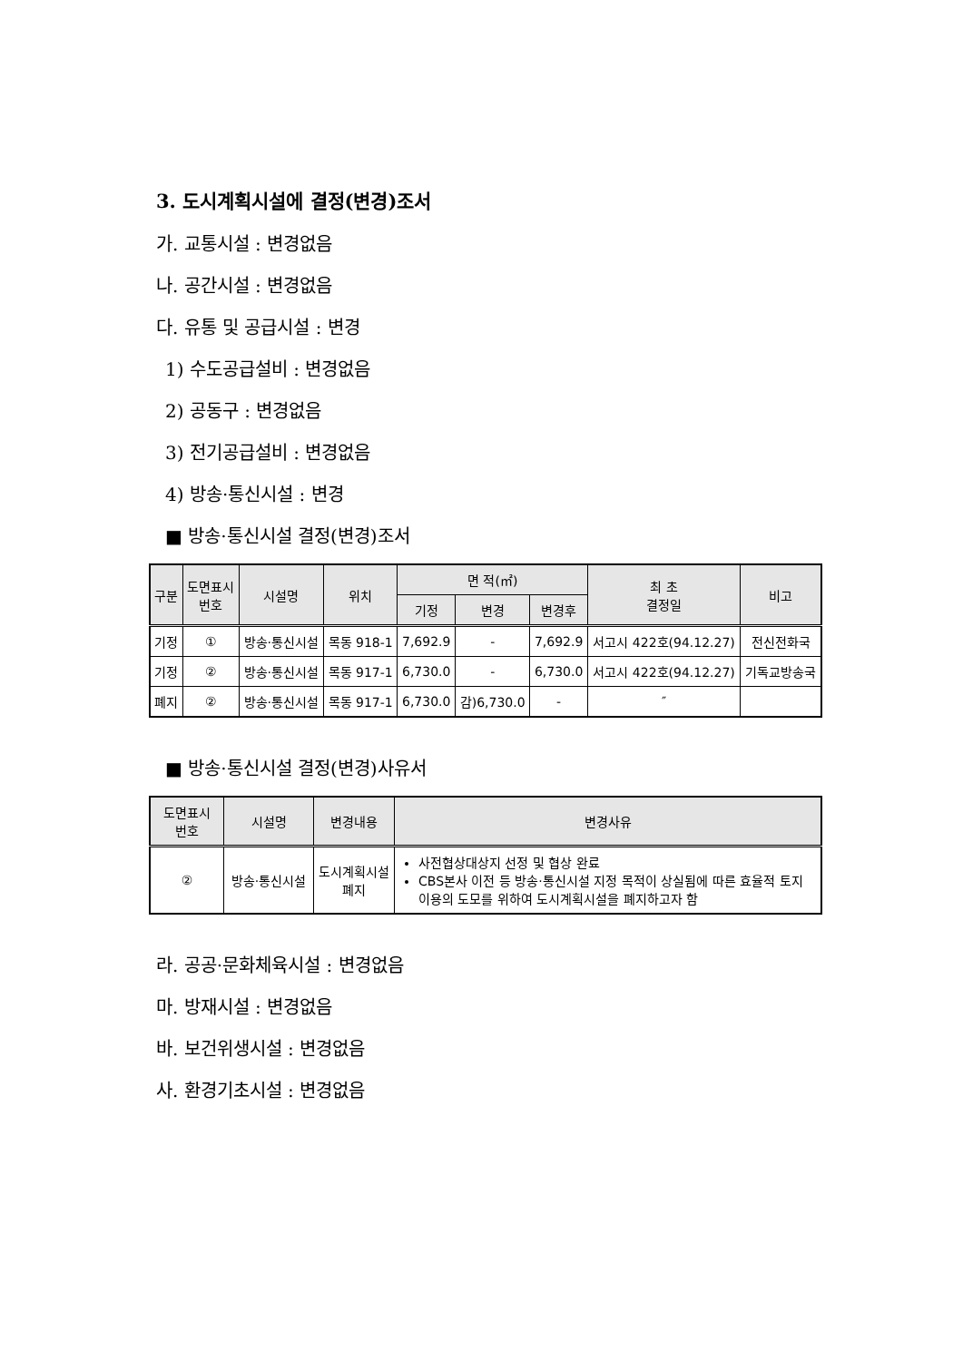3. 도시계획시설에 결정(변경)조서
가. 교통시설 : 변경없음
나. 공간시설 : 변경없음
다. 유통 및 공급시설 : 변경
1) 수도공급설비 : 변경없음
2) 공동구 : 변경없음
3) 전기공급설비 : 변경없음
4) 방송·통신시설 : 변경
■ 방송·통신시설 결정(변경)조서
| 구분 | 도면표시 번호 | 시설명 | 위치 | 면 적(㎡) | | | 최 초 결정일 | 비고 |
| --- | --- | --- | --- | --- | --- | --- | --- | --- |
| | | | | 기정 | 변경 | 변경후 | | |
| 기정 | ① | 방송·통신시설 | 목동 918-1 | 7,692.9 | - | 7,692.9 | 서고시 422호(94.12.27) | 전신전화국 |
| 기정 | ② | 방송·통신시설 | 목동 917-1 | 6,730.0 | - | 6,730.0 | 서고시 422호(94.12.27) | 기독교방송국 |
| 폐지 | ② | 방송·통신시설 | 목동 917-1 | 6,730.0 | 감)6,730.0 | - | ″ | |
■ 방송·통신시설 결정(변경)사유서
| 도면표시 번호 | 시설명 | 변경내용 | 변경사유 |
| --- | --- | --- | --- |
| ② | 방송·통신시설 | 도시계획시설 폐지 | 사전협상대상지 선정 및 협상 완료 CBS본사 이전 등 방송·통신시설 지정 목적이 상실됨에 따른 효율적 토지 이용의 도모를 위하여 도시계획시설을 폐지하고자 함 |
라. 공공·문화체육시설 : 변경없음
마. 방재시설 : 변경없음
바. 보건위생시설 : 변경없음
사. 환경기초시설 : 변경없음